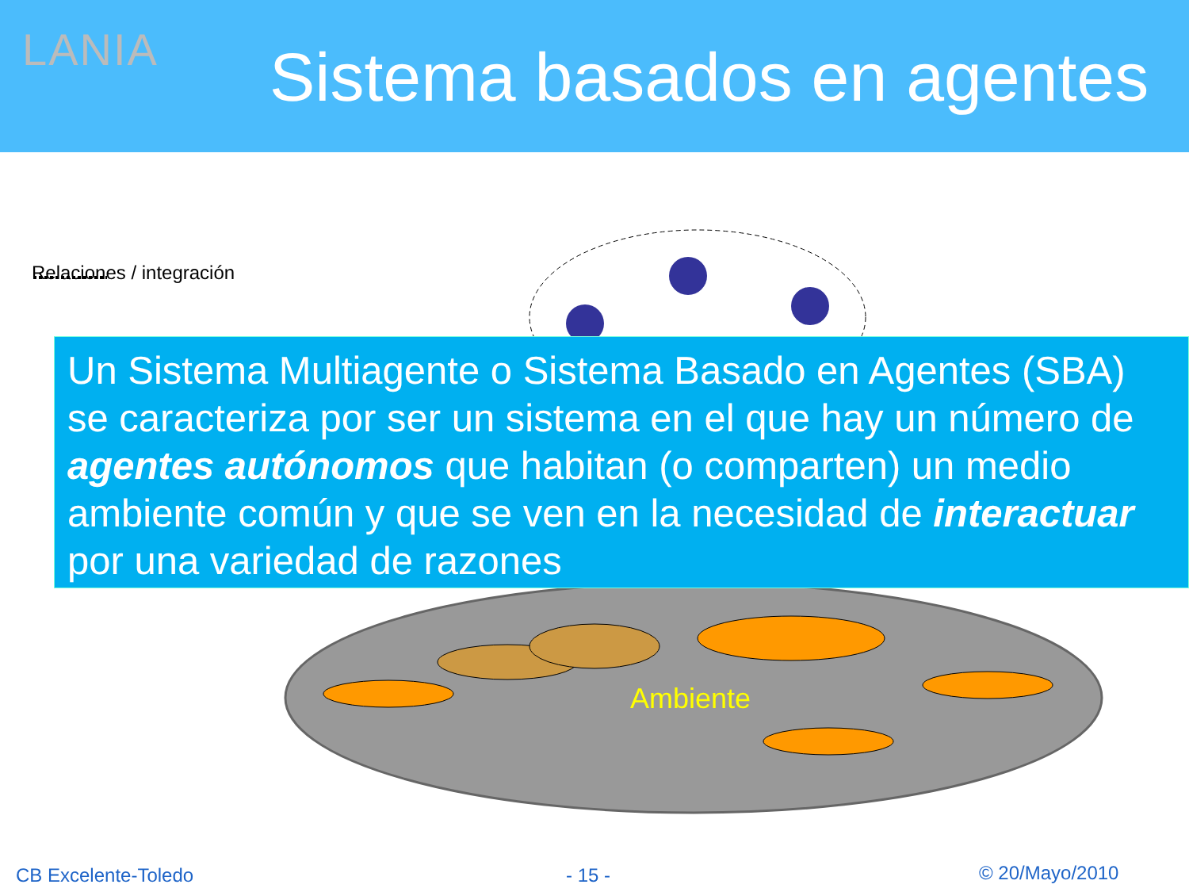LANIA Sistema basados en agentes
Relaciones / integración
Un Sistema Multiagente o Sistema Basado en Agentes (SBA) se caracteriza por ser un sistema en el que hay un número de agentes autónomos que habitan (o comparten) un medio ambiente común y que se ven en la necesidad de interactuar por una variedad de razones
Ambiente
CB Excelente-Toledo - 15 - © 20/Mayo/2010